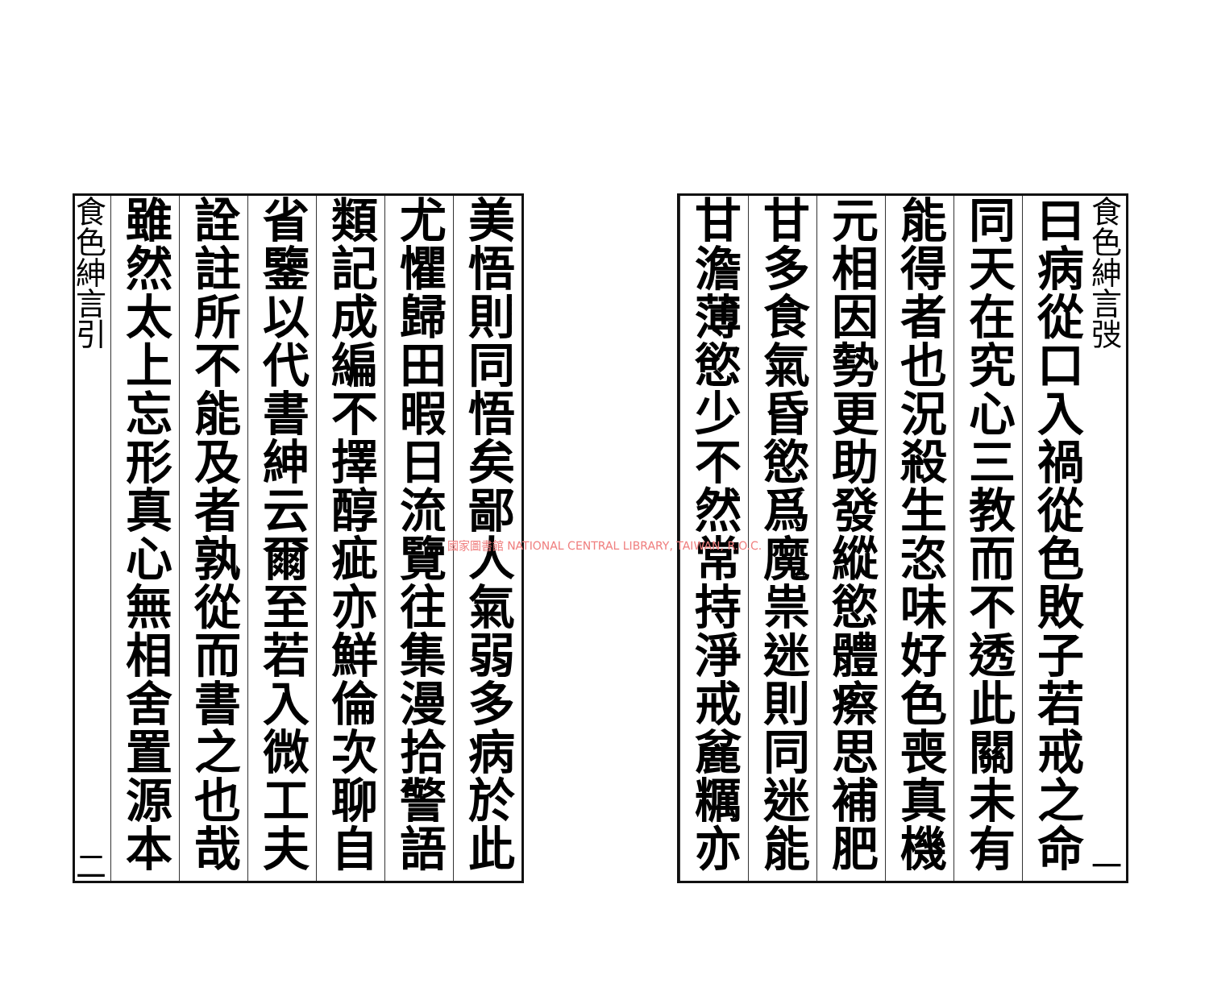食色紳言弢 一
曰病從口入禍從色敗子若戒之命
同天在究心三教而不透此關未有
能得者也況殺生恣味好色喪真機
元相因勢更助發縱慾體瘵思補肥
甘多食氣昏慾爲魔祟迷則同迷能
甘澹薄慾少不然常持淨戒麄糲亦
美悟則同悟矣鄙人氣弱多病於此
尤懼歸田暇日流覽往集漫拾警語
類記成編不擇醇疵亦鮮倫次聊自
省鑒以代書紳云爾至若入微工夫
詮註所不能及者孰從而書之也哉
雖然太上忘形真心無相舍置源本
食色紳言引 二
國家圖書館 NATIONAL CENTRAL LIBRARY, TAIWAN, R.O.C.